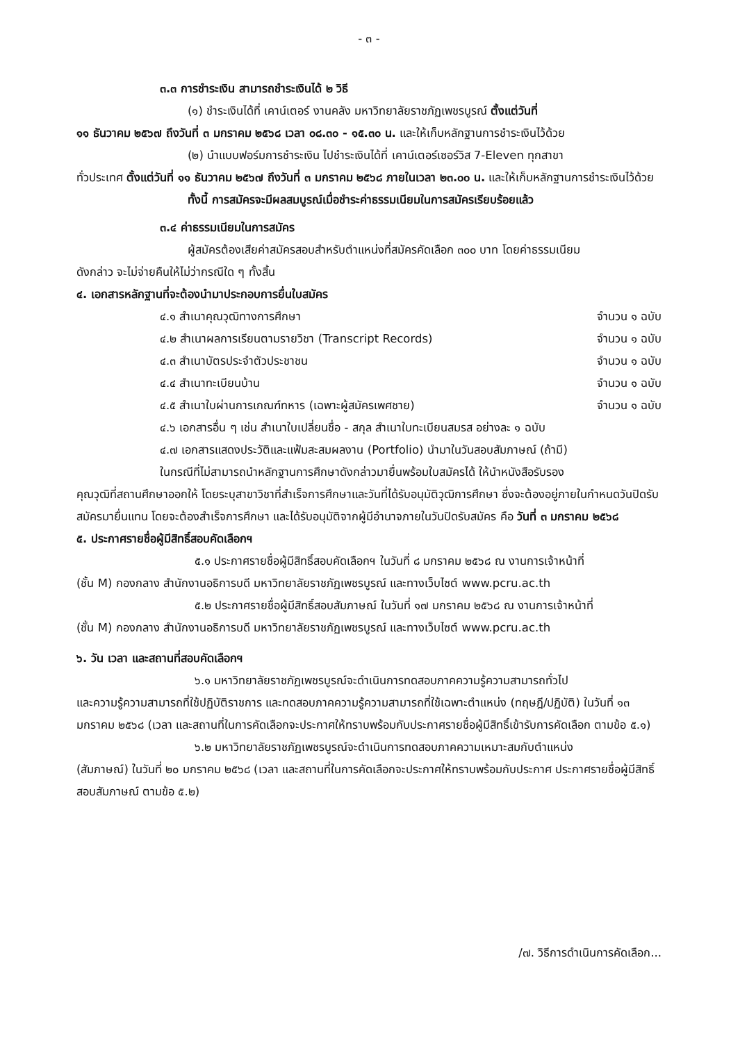- ๓ -
๓.๓ การชำระเงิน สามารถชำระเงินได้ ๒ วิธี
(๑) ชำระเงินได้ที่ เคาน์เตอร์ งานคลัง มหาวิทยาลัยราชภัฏเพชรบูรณ์ ตั้งแต่วันที่
๑๑ ธันวาคม ๒๕๖๗ ถึงวันที่ ๓ มกราคม ๒๕๖๘ เวลา ๐๘.๓๐ - ๑๕.๓๐ น. และให้เก็บหลักฐานการชำระเงินไว้ด้วย
(๒) นำแบบฟอร์มการชำระเงิน ไปชำระเงินได้ที่ เคาน์เตอร์เซอร์วิส 7-Eleven ทุกสาขา
ทั่วประเทศ ตั้งแต่วันที่ ๑๑ ธันวาคม ๒๕๖๗ ถึงวันที่ ๓ มกราคม ๒๕๖๘ ภายในเวลา ๒๓.๐๐ น. และให้เก็บหลักฐานการชำระเงินไว้ด้วย
ทั้งนี้ การสมัครจะมีผลสมบูรณ์เมื่อชำระค่าธรรมเนียมในการสมัครเรียบร้อยแล้ว
๓.๔ ค่าธรรมเนียมในการสมัคร
ผู้สมัครต้องเสียค่าสมัครสอบสำหรับตำแหน่งที่สมัครคัดเลือก ๓๐๐ บาท โดยค่าธรรมเนียม
ดังกล่าว จะไม่จ่ายคืนให้ไม่ว่ากรณีใด ๆ ทั้งสิ้น
๔. เอกสารหลักฐานที่จะต้องนำมาประกอบการยื่นใบสมัคร
๔.๑ สำเนาคุณวุฒิทางการศึกษา จำนวน ๑ ฉบับ
๔.๒ สำเนาผลการเรียนตามรายวิชา (Transcript Records) จำนวน ๑ ฉบับ
๔.๓ สำเนาบัตรประจำตัวประชาชน จำนวน ๑ ฉบับ
๔.๔ สำเนาทะเบียนบ้าน จำนวน ๑ ฉบับ
๔.๕ สำเนาใบผ่านการเกณฑ์ทหาร (เฉพาะผู้สมัครเพศชาย) จำนวน ๑ ฉบับ
๔.๖ เอกสารอื่น ๆ เช่น สำเนาใบเปลี่ยนชื่อ - สกุล สำเนาใบทะเบียนสมรส อย่างละ ๑ ฉบับ
๔.๗ เอกสารแสดงประวัติและแฟ้มสะสมผลงาน (Portfolio) นำมาในวันสอบสัมภาษณ์ (ถ้ามี)
ในกรณีที่ไม่สามารถนำหลักฐานการศึกษาดังกล่าวมายื่นพร้อมใบสมัครได้ ให้นำหนังสือรับรอง
คุณวุฒิที่สถานศึกษาออกให้ โดยระบุสาขาวิชาที่สำเร็จการศึกษาและวันที่ได้รับอนุมัติวุฒิการศึกษา ซึ่งจะต้องอยู่ภายในกำหนดวันปิดรับสมัครมายื่นแทน โดยจะต้องสำเร็จการศึกษา และได้รับอนุมัติจากผู้มีอำนาจภายในวันปิดรับสมัคร คือ วันที่ ๓ มกราคม ๒๕๖๘
๕. ประกาศรายชื่อผู้มีสิทธิ์สอบคัดเลือกฯ
๕.๑ ประกาศรายชื่อผู้มีสิทธิ์สอบคัดเลือกฯ ในวันที่ ๘ มกราคม ๒๕๖๘ ณ งานการเจ้าหน้าที่
(ชั้น M) กองกลาง สำนักงานอธิการบดี มหาวิทยาลัยราชภัฏเพชรบูรณ์ และทางเว็บไซต์ www.pcru.ac.th
๕.๒ ประกาศรายชื่อผู้มีสิทธิ์สอบสัมภาษณ์ ในวันที่ ๑๗ มกราคม ๒๕๖๘ ณ งานการเจ้าหน้าที่
(ชั้น M) กองกลาง สำนักงานอธิการบดี มหาวิทยาลัยราชภัฏเพชรบูรณ์ และทางเว็บไซต์ www.pcru.ac.th
๖. วัน เวลา และสถานที่สอบคัดเลือกฯ
๖.๑ มหาวิทยาลัยราชภัฏเพชรบูรณ์จะดำเนินการทดสอบภาคความรู้ความสามารถทั่วไป
และความรู้ความสามารถที่ใช้ปฏิบัติราชการ และทดสอบภาคความรู้ความสามารถที่ใช้เฉพาะตำแหน่ง (ทฤษฎี/ปฏิบัติ) ในวันที่ ๑๓ มกราคม ๒๕๖๘ (เวลา และสถานที่ในการคัดเลือกจะประกาศให้ทราบพร้อมกับประกาศรายชื่อผู้มีสิทธิ์เข้ารับการคัดเลือก ตามข้อ ๕.๑)
๖.๒ มหาวิทยาลัยราชภัฏเพชรบูรณ์จะดำเนินการทดสอบภาคความเหมาะสมกับตำแหน่ง
(สัมภาษณ์) ในวันที่ ๒๐ มกราคม ๒๕๖๘ (เวลา และสถานที่ในการคัดเลือกจะประกาศให้ทราบพร้อมกับประกาศ ประกาศรายชื่อผู้มีสิทธิ์สอบสัมภาษณ์ ตามข้อ ๕.๒)
/๗. วิธีการดำเนินการคัดเลือก...